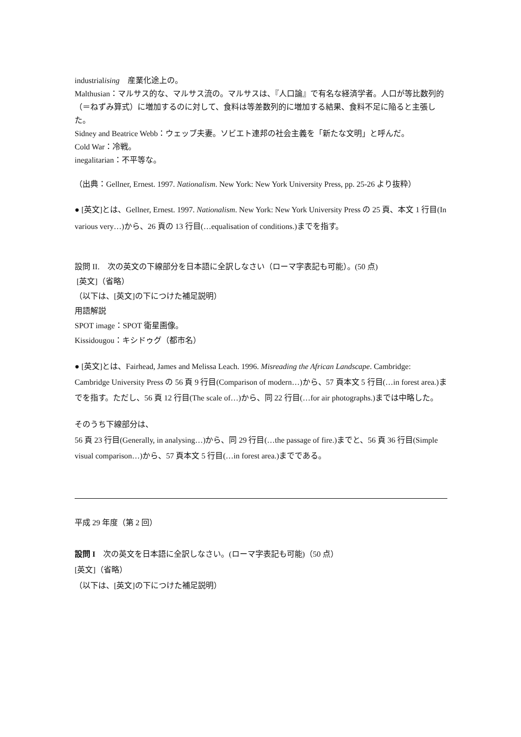industrialising　産業化途上の。
Malthusian：マルサス的な、マルサス流の。マルサスは、『人口論』で有名な経済学者。人口が等比数列的（＝ねずみ算式）に増加するのに対して、食料は等差数列的に増加する結果、食料不足に陥ると主張した。
Sidney and Beatrice Webb：ウェッブ夫妻。ソビエト連邦の社会主義を「新たな文明」と呼んだ。
Cold War：冷戦。
inegalitarian：不平等な。
（出典：Gellner, Ernest. 1997. Nationalism. New York: New York University Press, pp. 25-26 より抜粋）
● [英文]とは、Gellner, Ernest. 1997. Nationalism. New York: New York University Press の 25 頁、本文 1 行目(In various very…)から、26 頁の 13 行目(…equalisation of conditions.)までを指す。
設問 II.　次の英文の下線部分を日本語に全訳しなさい（ローマ字表記も可能）。(50 点)
[英文]（省略）
（以下は、[英文]の下につけた補足説明）
用語解説
SPOT image：SPOT 衛星画像。
Kissidougou：キシドゥグ（都市名）
● [英文]とは、Fairhead, James and Melissa Leach. 1996. Misreading the African Landscape. Cambridge: Cambridge University Press の 56 頁 9 行目(Comparison of modern…)から、57 頁本文 5 行目(…in forest area.)までを指す。ただし、56 頁 12 行目(The scale of…)から、同 22 行目(…for air photographs.)までは中略した。
そのうち下線部分は、
56 頁 23 行目(Generally, in analysing…)から、同 29 行目(…the passage of fire.)までと、56 頁 36 行目(Simple visual comparison…)から、57 頁本文 5 行目(…in forest area.)までである。
平成 29 年度（第 2 回）
設問 I　次の英文を日本語に全訳しなさい。(ローマ字表記も可能)（50 点）
[英文]（省略）
（以下は、[英文]の下につけた補足説明）